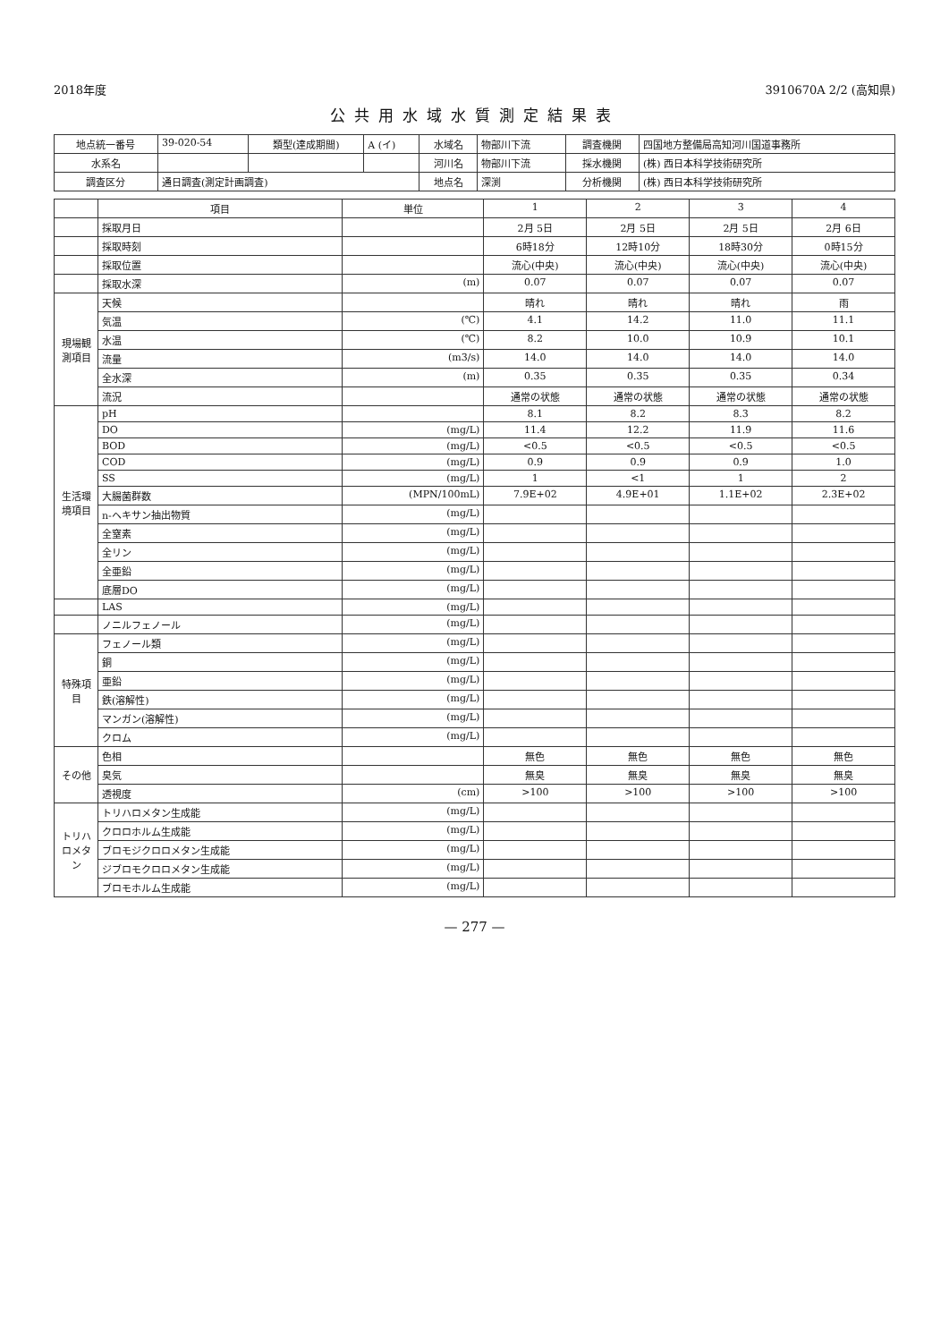2018年度 3910670A 2/2 (高知県)
公共用水域水質測定結果表
| 地点統一番号 | 39-020-54 | 類型(達成期間) | A (イ) | 水域名 | 物部川下流 | 調査機関 | 四国地方整備局高知河川国道事務所 |
| 水系名 | | | | 河川名 | 物部川下流 | 採水機関 | (株) 西日本科学技術研究所 |
| 調査区分 | 通日調査(測定計画調査) | | | 地点名 | 深渕 | 分析機関 | (株) 西日本科学技術研究所 |
| | 項目 | 単位 | 1 | 2 | 3 | 4 |
| --- | --- | --- | --- | --- | --- | --- |
| | 採取月日 | | 2月 5日 | 2月 5日 | 2月 5日 | 2月 6日 |
| | 採取時刻 | | 6時18分 | 12時10分 | 18時30分 | 0時15分 |
| | 採取位置 | | 流心(中央) | 流心(中央) | 流心(中央) | 流心(中央) |
| | 採取水深 | (m) | 0.07 | 0.07 | 0.07 | 0.07 |
| 現場観測項目 | 天候 | | 晴れ | 晴れ | 晴れ | 雨 |
| | 気温 | (℃) | 4.1 | 14.2 | 11.0 | 11.1 |
| | 水温 | (℃) | 8.2 | 10.0 | 10.9 | 10.1 |
| | 流量 | (m3/s) | 14.0 | 14.0 | 14.0 | 14.0 |
| | 全水深 | (m) | 0.35 | 0.35 | 0.35 | 0.34 |
| | 流況 | | 通常の状態 | 通常の状態 | 通常の状態 | 通常の状態 |
| 生活環境項目 | pH | | 8.1 | 8.2 | 8.3 | 8.2 |
| | DO | (mg/L) | 11.4 | 12.2 | 11.9 | 11.6 |
| | BOD | (mg/L) | <0.5 | <0.5 | <0.5 | <0.5 |
| | COD | (mg/L) | 0.9 | 0.9 | 0.9 | 1.0 |
| | SS | (mg/L) | 1 | <1 | 1 | 2 |
| | 大腸菌群数 | (MPN/100mL) | 7.9E+02 | 4.9E+01 | 1.1E+02 | 2.3E+02 |
| | n-ヘキサン抽出物質 | (mg/L) | | | | |
| | 全窒素 | (mg/L) | | | | |
| | 全リン | (mg/L) | | | | |
| | 全亜鉛 | (mg/L) | | | | |
| | 底層DO | (mg/L) | | | | |
| | LAS | (mg/L) | | | | |
| | ノニルフェノール | (mg/L) | | | | |
| 特殊項目 | フェノール類 | (mg/L) | | | | |
| | 銅 | (mg/L) | | | | |
| | 亜鉛 | (mg/L) | | | | |
| | 鉄(溶解性) | (mg/L) | | | | |
| | マンガン(溶解性) | (mg/L) | | | | |
| | クロム | (mg/L) | | | | |
| その他 | 色相 | | 無色 | 無色 | 無色 | 無色 |
| | 臭気 | | 無臭 | 無臭 | 無臭 | 無臭 |
| | 透視度 | (cm) | >100 | >100 | >100 | >100 |
| トリハロメタン | トリハロメタン生成能 | (mg/L) | | | | |
| | クロロホルム生成能 | (mg/L) | | | | |
| | ブロモジクロロメタン生成能 | (mg/L) | | | | |
| | ジブロモクロロメタン生成能 | (mg/L) | | | | |
| | ブロモホルム生成能 | (mg/L) | | | | |
— 277 —